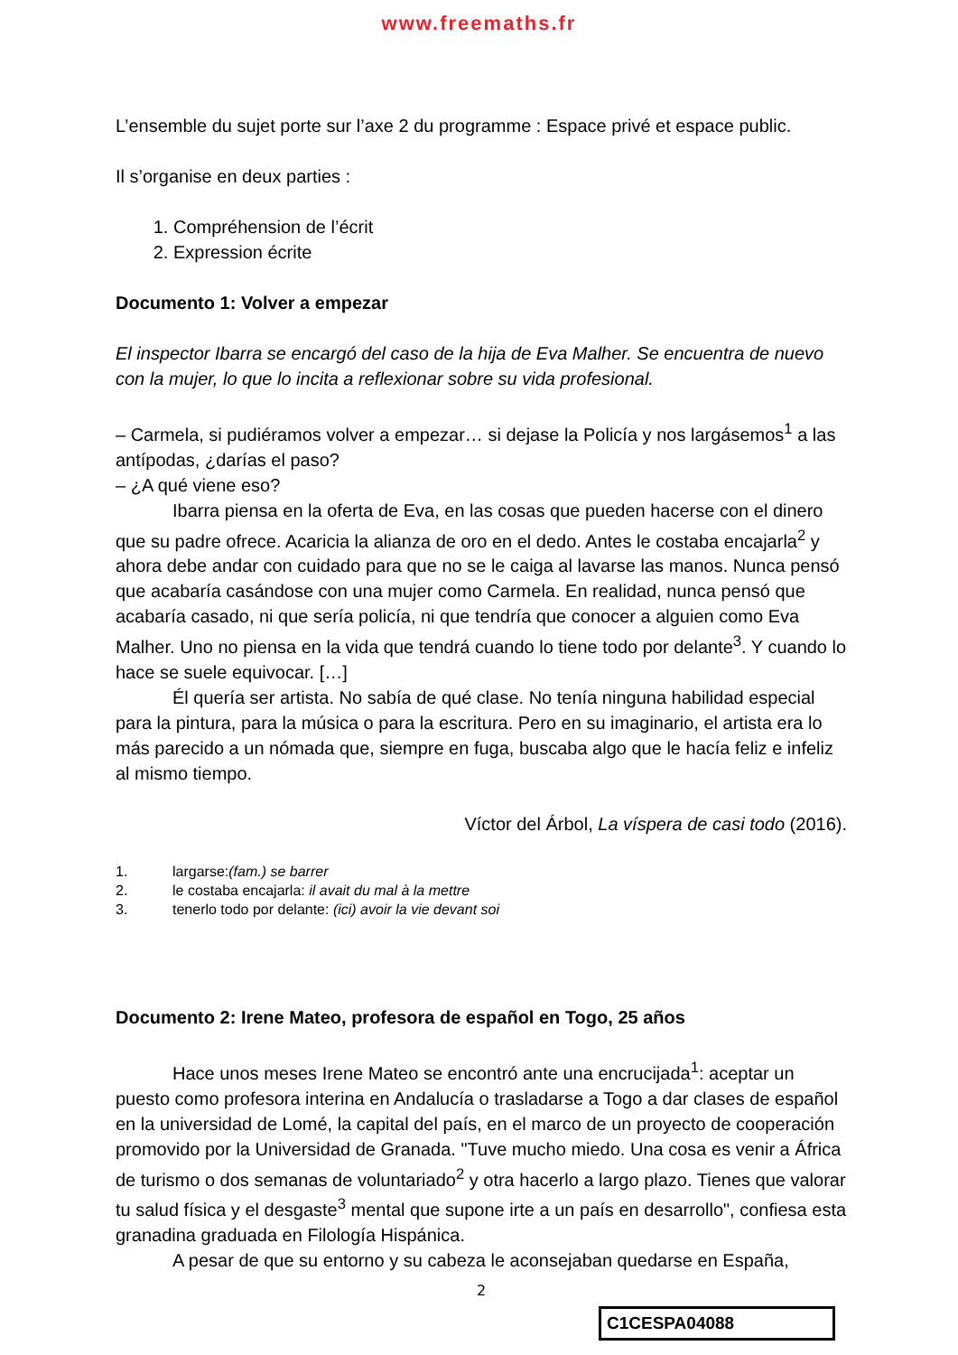www.freemaths.fr
L’ensemble du sujet porte sur l’axe 2 du programme : Espace privé et espace public.
Il s’organise en deux parties :
1. Compréhension de l’écrit
2. Expression écrite
Documento 1: Volver a empezar
El inspector Ibarra se encargó del caso de la hija de Eva Malher. Se encuentra de nuevo con la mujer, lo que lo incita a reflexionar sobre su vida profesional.
– Carmela, si pudiéramos volver a empezar… si dejase la Policía y nos largásemos<sup>1</sup> a las antípodas, ¿darías el paso?
– ¿A qué viene eso?
Ibarra piensa en la oferta de Eva, en las cosas que pueden hacerse con el dinero que su padre ofrece. Acaricia la alianza de oro en el dedo. Antes le costaba encajarla<sup>2</sup> y ahora debe andar con cuidado para que no se le caiga al lavarse las manos. Nunca pensó que acabaría casándose con una mujer como Carmela. En realidad, nunca pensó que acabaría casado, ni que sería policía, ni que tendría que conocer a alguien como Eva Malher. Uno no piensa en la vida que tendrá cuando lo tiene todo por delante<sup>3</sup>. Y cuando lo hace se suele equivocar. […]
Él quería ser artista. No sabía de qué clase. No tenía ninguna habilidad especial para la pintura, para la música o para la escritura. Pero en su imaginario, el artista era lo más parecido a un nómada que, siempre en fuga, buscaba algo que le hacía feliz e infeliz al mismo tiempo.
Víctor del Árbol, La víspera de casi todo (2016).
1. largarse:(fam.) se barrer
2. le costaba encajarla: il avait du mal à la mettre
3. tenerlo todo por delante: (ici) avoir la vie devant soi
Documento 2: Irene Mateo, profesora de español en Togo, 25 años
Hace unos meses Irene Mateo se encontró ante una encrucijada<sup>1</sup>: aceptar un puesto como profesora interina en Andalucía o trasladarse a Togo a dar clases de español en la universidad de Lomé, la capital del país, en el marco de un proyecto de cooperación promovido por la Universidad de Granada. "Tuve mucho miedo. Una cosa es venir a África de turismo o dos semanas de voluntariado<sup>2</sup> y otra hacerlo a largo plazo. Tienes que valorar tu salud física y el desgaste<sup>3</sup> mental que supone irte a un país en desarrollo", confiesa esta granadina graduada en Filología Hispánica.
A pesar de que su entorno y su cabeza le aconsejaban quedarse en España,
2
C1CESPA04088